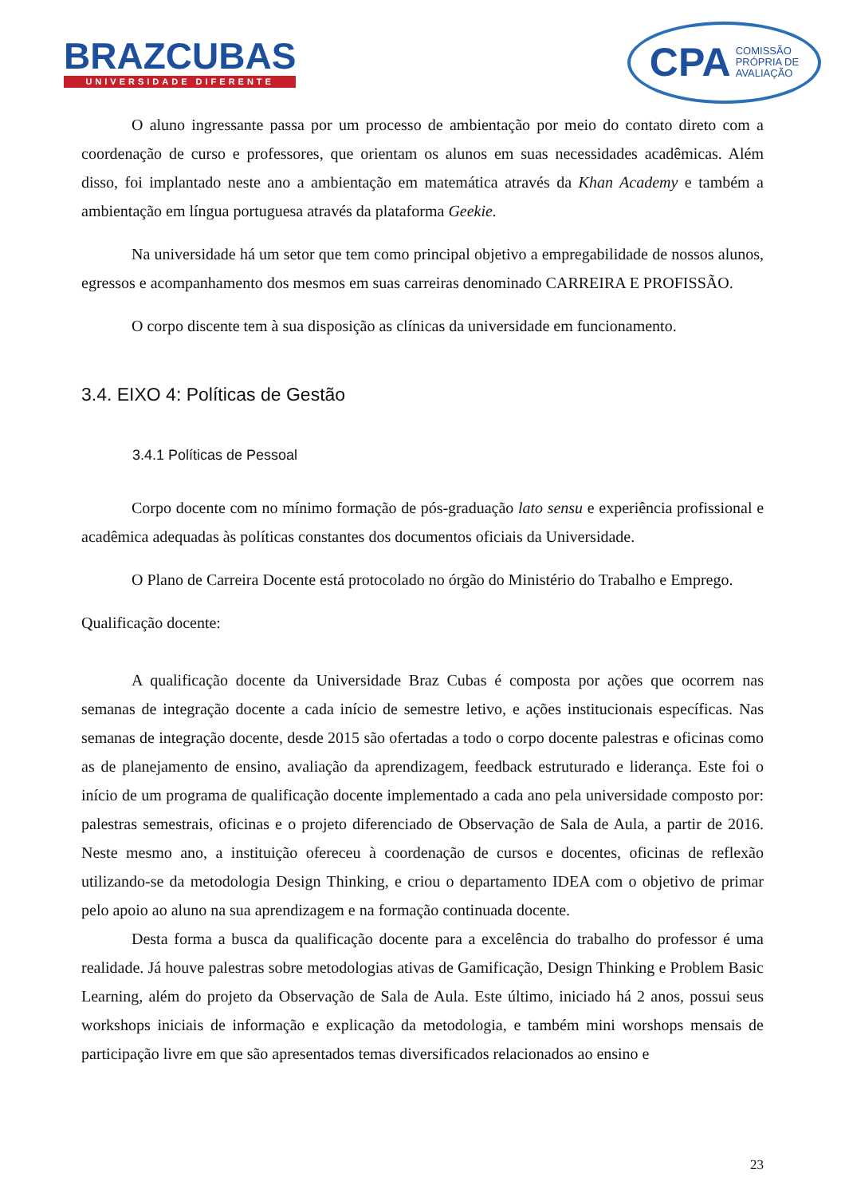BRAZCUBAS
UNIVERSIDADE DIFERENTE
CPA COMISSÃO
PRÓPRIA DE
AVALIAÇÃO
O aluno ingressante passa por um processo de ambientação por meio do contato direto com a coordenação de curso e professores, que orientam os alunos em suas necessidades acadêmicas. Além disso, foi implantado neste ano a ambientação em matemática através da Khan Academy e também a ambientação em língua portuguesa através da plataforma Geekie.
Na universidade há um setor que tem como principal objetivo a empregabilidade de nossos alunos, egressos e acompanhamento dos mesmos em suas carreiras denominado CARREIRA E PROFISSÃO.
O corpo discente tem à sua disposição as clínicas da universidade em funcionamento.
3.4. EIXO 4: Políticas de Gestão
3.4.1 Políticas de Pessoal
Corpo docente com no mínimo formação de pós-graduação lato sensu e experiência profissional e acadêmica adequadas às políticas constantes dos documentos oficiais da Universidade.
O Plano de Carreira Docente está protocolado no órgão do Ministério do Trabalho e Emprego.
Qualificação docente:
A qualificação docente da Universidade Braz Cubas é composta por ações que ocorrem nas semanas de integração docente a cada início de semestre letivo, e ações institucionais específicas. Nas semanas de integração docente, desde 2015 são ofertadas a todo o corpo docente palestras e oficinas como as de planejamento de ensino, avaliação da aprendizagem, feedback estruturado e liderança. Este foi o início de um programa de qualificação docente implementado a cada ano pela universidade composto por: palestras semestrais, oficinas e o projeto diferenciado de Observação de Sala de Aula, a partir de 2016. Neste mesmo ano, a instituição ofereceu à coordenação de cursos e docentes, oficinas de reflexão utilizando-se da metodologia Design Thinking, e criou o departamento IDEA com o objetivo de primar pelo apoio ao aluno na sua aprendizagem e na formação continuada docente.
Desta forma a busca da qualificação docente para a excelência do trabalho do professor é uma realidade. Já houve palestras sobre metodologias ativas de Gamificação, Design Thinking e Problem Basic Learning, além do projeto da Observação de Sala de Aula. Este último, iniciado há 2 anos, possui seus workshops iniciais de informação e explicação da metodologia, e também mini worshops mensais de participação livre em que são apresentados temas diversificados relacionados ao ensino e
23